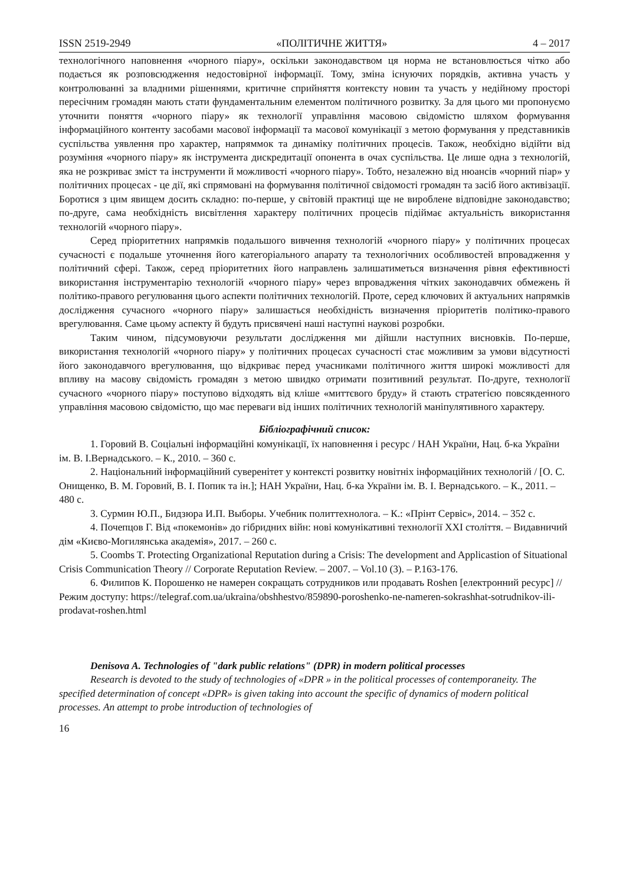ISSN 2519-2949 «ПОЛІТИЧНЕ ЖИТТЯ» 4 – 2017
технологічного наповнення «чорного піару», оскільки законодавством ця норма не встановлюється чітко або подається як розповсюдження недостовірної інформації. Тому, зміна існуючих порядків, активна участь у контролюванні за владними рішеннями, критичне сприйняття контексту новин та участь у недійному просторі пересічним громадян мають стати фундаментальним елементом політичного розвитку. За для цього ми пропонуємо уточнити поняття «чорного піару» як технології управління масовою свідомістю шляхом формування інформаційного контенту засобами масової інформації та масової комунікації з метою формування у представників суспільства уявлення про характер, напряммок та динаміку політичних процесів. Також, необхідно відійти від розуміння «чорного піару» як інструмента дискредитації опонента в очах суспільства. Це лише одна з технологій, яка не розкриває зміст та інструменти й можливості «чорного піару». Тобто, незалежно від нюансів «чорний піар» у політичних процесах - це дії, які спрямовані на формування політичної свідомості громадян та засіб його активізації. Боротися з цим явищем досить складно: по-перше, у світовій практиці ще не вироблене відповідне законодавство; по-друге, сама необхідність висвітлення характеру політичних процесів підіймає актуальність використання технологій «чорного піару».
Серед пріоритетних напрямків подальшого вивчення технологій «чорного піару» у політичних процесах сучасності є подальше уточнення його категоріального апарату та технологічних особливостей впровадження у політичний сфері. Також, серед пріоритетних його направлень залишатиметься визначення рівня ефективності використання інструментарію технологій «чорного піару» через впровадження чітких законодавчих обмежень й політико-правого регулювання цього аспекти політичних технологій. Проте, серед ключових й актуальних напрямків дослідження сучасного «чорного піару» залишається необхідність визначення пріоритетів політико-правого врегулювання. Саме цьому аспекту й будуть присвячені наші наступні наукові розробки.
Таким чином, підсумовуючи результати дослідження ми дійшли наступних висновків. По-перше, використання технологій «чорного піару» у політичних процесах сучасності стає можливим за умови відсутності його законодавчого врегулювання, що відкриває перед учасниками політичного життя широкі можливості для впливу на масову свідомість громадян з метою швидко отримати позитивний результат. По-друге, технології сучасного «чорного піару» поступово відходять від кліше «миттєвого бруду» й стають стратегією повсякденного управління масовою свідомістю, що має переваги від інших політичних технологій маніпулятивного характеру.
Бібліографічний список:
1. Горовий В. Соціальні інформаційні комунікації, їх наповнення і ресурс / НАН України, Нац. б-ка України ім. В. І.Вернадського. – К., 2010. – 360 с.
2. Національний інформаційний суверенітет у контексті розвитку новітніх інформаційних технологій / [О. С. Онищенко, В. М. Горовий, В. І. Попик та ін.]; НАН України, Нац. б-ка України ім. В. І. Вернадського. – К., 2011. – 480 с.
3. Сурмин Ю.П., Бидзюра И.П. Выборы. Учебник политтехнолога. – К.: «Прінт Сервіс», 2014. – 352 с.
4. Почепцов Г. Від «покемонів» до гібридних війн: нові комунікативні технології XXI століття. – Видавничий дім «Києво-Могилянська академія», 2017. – 260 с.
5. Coombs T. Protecting Organizational Reputation during a Crisis: The development and Applicastion of Situational Crisis Communication Theory // Corporate Reputation Review. – 2007. – Vol.10 (3). – P.163-176.
6. Филипов К. Порошенко не намерен сокращать сотрудников или продавать Roshen [електронний ресурс] // Режим доступу: https://telegraf.com.ua/ukraina/obshhestvo/859890-poroshenko-ne-nameren-sokrashhat-sotrudnikov-ili-prodavat-roshen.html
Denisova A. Technologies of "dark public relations" (DPR) in modern political processes
Research is devoted to the study of technologies of «DPR » in the political processes of contemporaneity. The specified determination of concept «DPR» is given taking into account the specific of dynamics of modern political processes. An attempt to probe introduction of technologies of
16